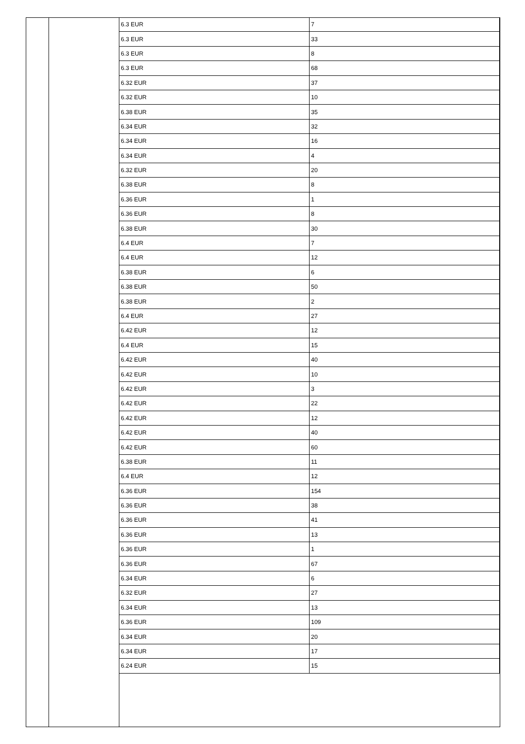| 6.3 EUR | 7 |
| 6.3 EUR | 33 |
| 6.3 EUR | 8 |
| 6.3 EUR | 68 |
| 6.32 EUR | 37 |
| 6.32 EUR | 10 |
| 6.38 EUR | 35 |
| 6.34 EUR | 32 |
| 6.34 EUR | 16 |
| 6.34 EUR | 4 |
| 6.32 EUR | 20 |
| 6.38 EUR | 8 |
| 6.36 EUR | 1 |
| 6.36 EUR | 8 |
| 6.38 EUR | 30 |
| 6.4 EUR | 7 |
| 6.4 EUR | 12 |
| 6.38 EUR | 6 |
| 6.38 EUR | 50 |
| 6.38 EUR | 2 |
| 6.4 EUR | 27 |
| 6.42 EUR | 12 |
| 6.4 EUR | 15 |
| 6.42 EUR | 40 |
| 6.42 EUR | 10 |
| 6.42 EUR | 3 |
| 6.42 EUR | 22 |
| 6.42 EUR | 12 |
| 6.42 EUR | 40 |
| 6.42 EUR | 60 |
| 6.38 EUR | 11 |
| 6.4 EUR | 12 |
| 6.36 EUR | 154 |
| 6.36 EUR | 38 |
| 6.36 EUR | 41 |
| 6.36 EUR | 13 |
| 6.36 EUR | 1 |
| 6.36 EUR | 67 |
| 6.34 EUR | 6 |
| 6.32 EUR | 27 |
| 6.34 EUR | 13 |
| 6.36 EUR | 109 |
| 6.34 EUR | 20 |
| 6.34 EUR | 17 |
| 6.24 EUR | 15 |